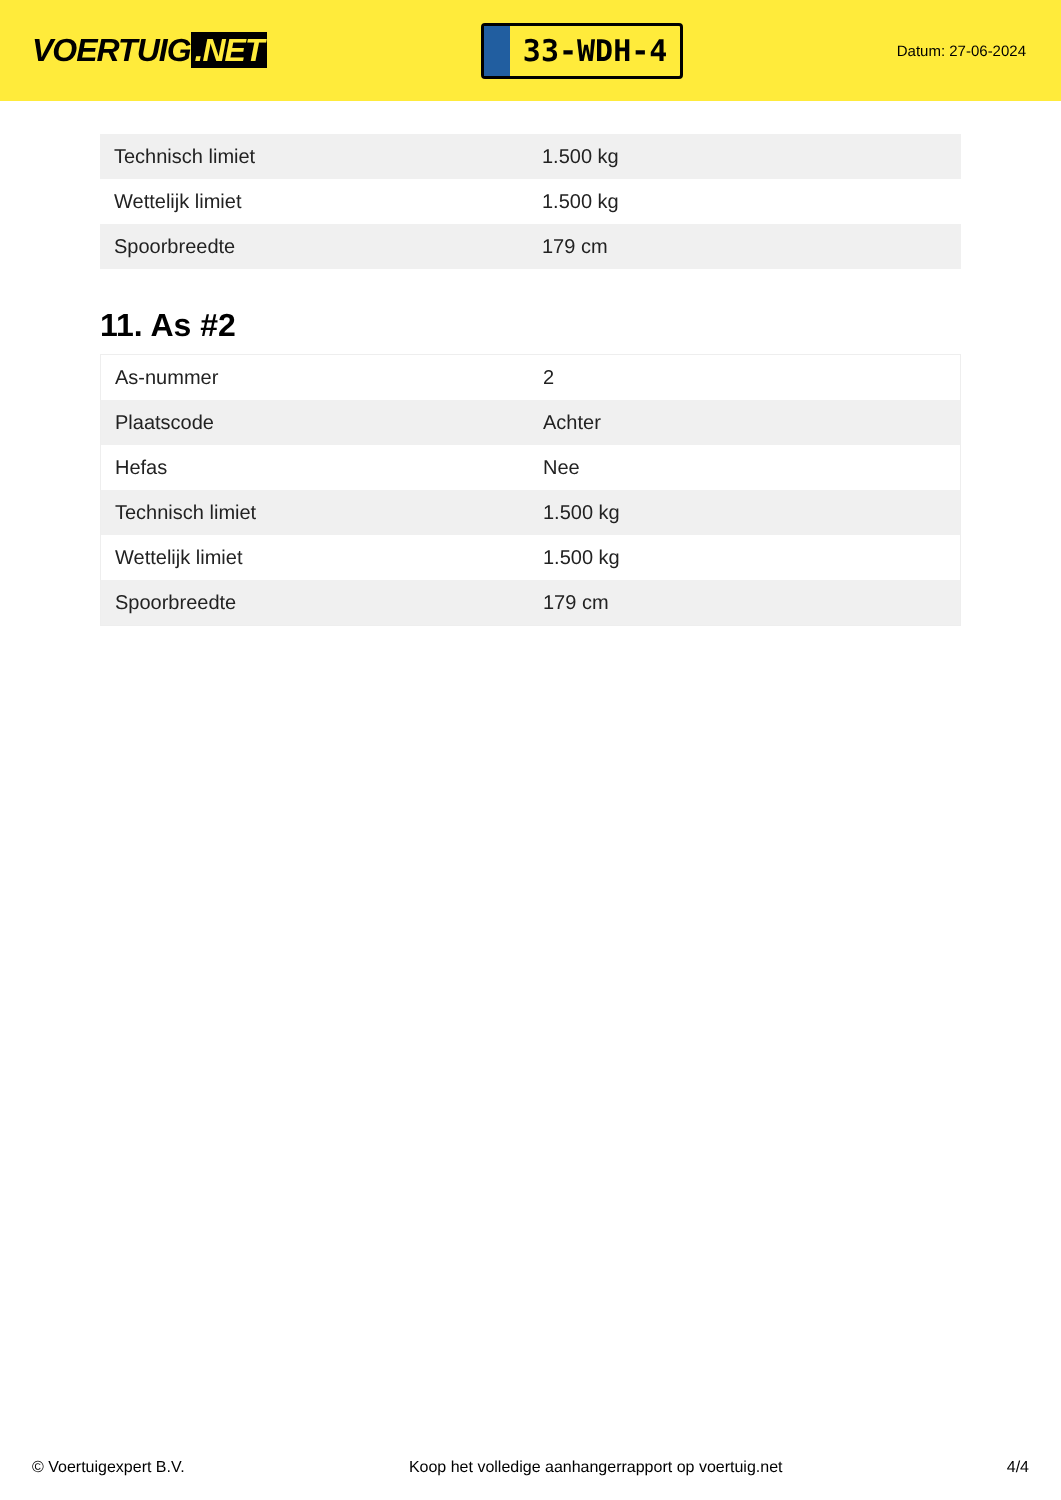VOERTUIG.NET
33-WDH-4
Datum: 27-06-2024
| Technisch limiet | 1.500 kg |
| Wettelijk limiet | 1.500 kg |
| Spoorbreedte | 179 cm |
11. As #2
| As-nummer | 2 |
| Plaatscode | Achter |
| Hefas | Nee |
| Technisch limiet | 1.500 kg |
| Wettelijk limiet | 1.500 kg |
| Spoorbreedte | 179 cm |
© Voertuigexpert B.V. Koop het volledige aanhangerrapport op voertuig.net 4/4